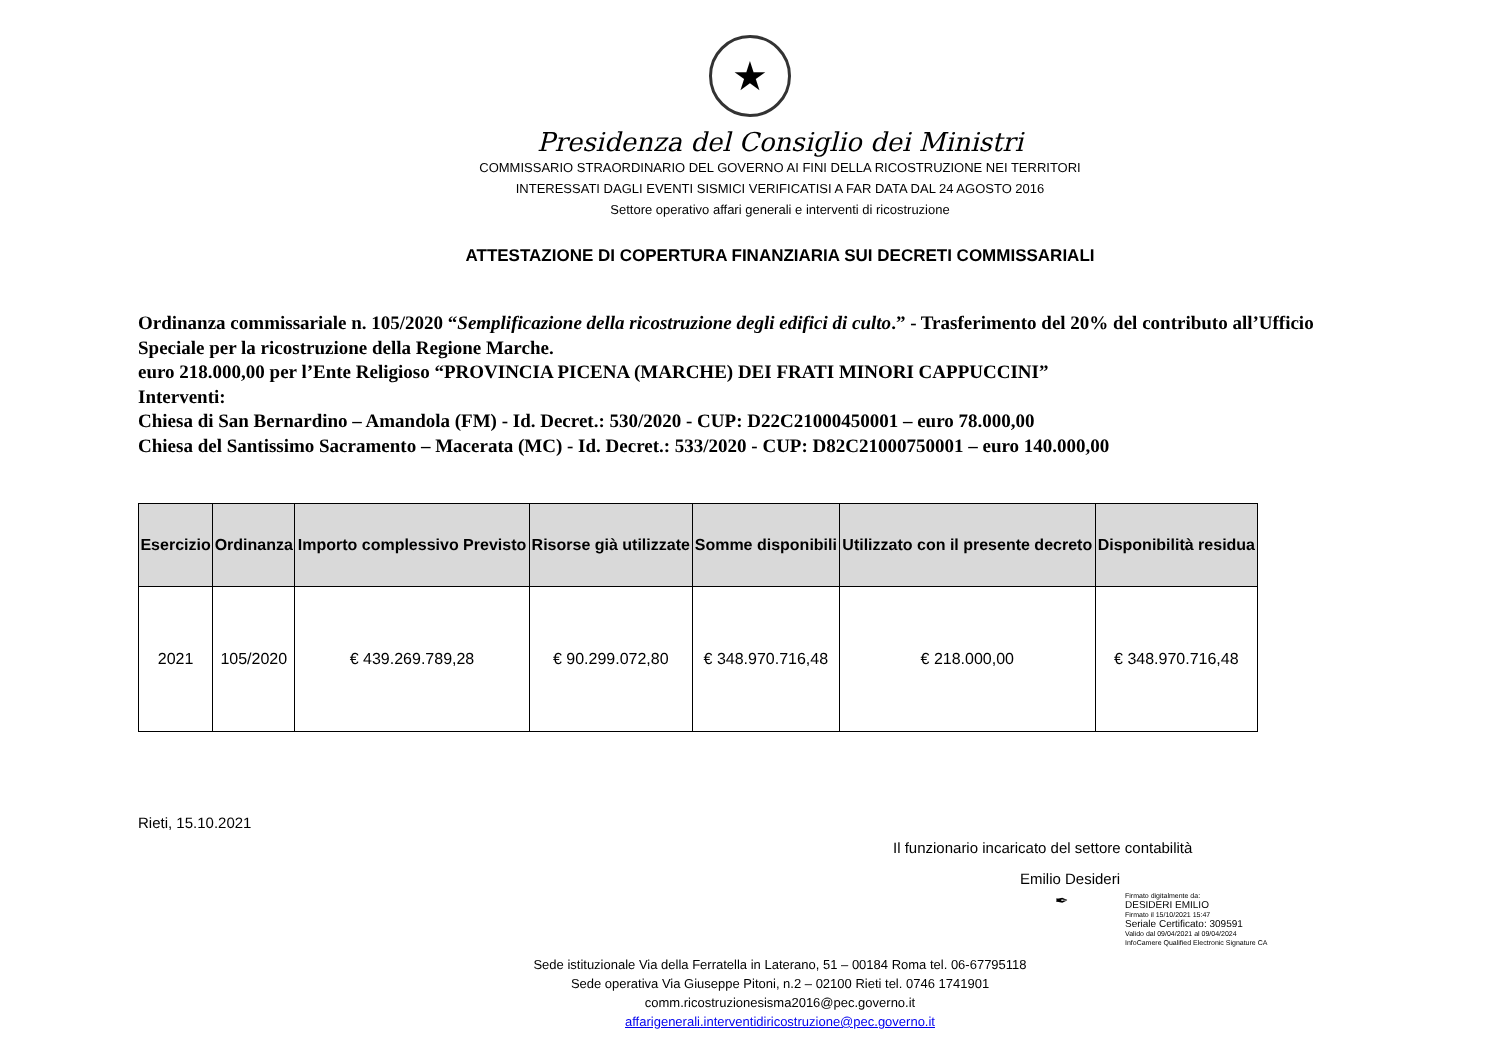★
Presidenza del Consiglio dei Ministri
COMMISSARIO STRAORDINARIO DEL GOVERNO AI FINI DELLA RICOSTRUZIONE NEI TERRITORI
INTERESSATI DAGLI EVENTI SISMICI VERIFICATISI A FAR DATA DAL 24 AGOSTO 2016
Settore operativo affari generali e interventi di ricostruzione
ATTESTAZIONE DI COPERTURA FINANZIARIA SUI DECRETI COMMISSARIALI
Ordinanza commissariale n. 105/2020 “Semplificazione della ricostruzione degli edifici di culto.” - Trasferimento del 20% del contributo all’Ufficio Speciale per la ricostruzione della Regione Marche.
euro 218.000,00 per l’Ente Religioso “PROVINCIA PICENA (MARCHE) DEI FRATI MINORI CAPPUCCINI”
Interventi:
Chiesa di San Bernardino – Amandola (FM) - Id. Decret.: 530/2020 - CUP: D22C21000450001 – euro 78.000,00
Chiesa del Santissimo Sacramento – Macerata (MC) - Id. Decret.: 533/2020 - CUP: D82C21000750001 – euro 140.000,00
| Esercizio | Ordinanza | Importo complessivo Previsto | Risorse già utilizzate | Somme disponibili | Utilizzato con il presente decreto | Disponibilità residua |
| --- | --- | --- | --- | --- | --- | --- |
| 2021 | 105/2020 | € 439.269.789,28 | € 90.299.072,80 | € 348.970.716,48 | € 218.000,00 | € 348.970.716,48 |
Rieti, 15.10.2021
Il funzionario incaricato del settore contabilità
Emilio Desideri
✒
Firmato digitalmente da:
DESIDERI EMILIO
Firmato il 15/10/2021 15:47
Seriale Certificato: 309591
Valido dal 09/04/2021 al 09/04/2024
InfoCamere Qualified Electronic Signature CA
Sede istituzionale Via della Ferratella in Laterano, 51 – 00184 Roma tel. 06-67795118
Sede operativa Via Giuseppe Pitoni, n.2 – 02100 Rieti tel. 0746 1741901
comm.ricostruzionesisma2016@pec.governo.it
affarigenerali.interventidiricostruzione@pec.governo.it